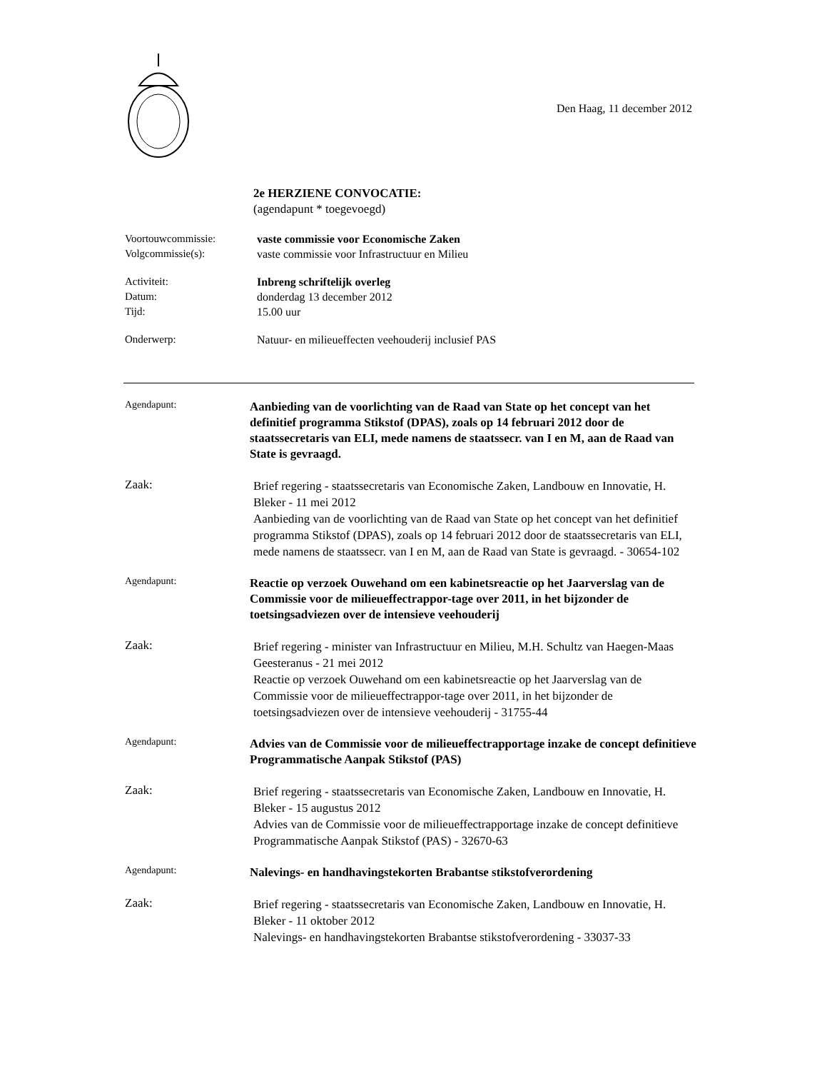Den Haag, 11 december 2012
2e HERZIENE CONVOCATIE:
(agendapunt * toegevoegd)
Voortouwcommissie:
Volgcommissie(s):
vaste commissie voor Economische Zaken
vaste commissie voor Infrastructuur en Milieu
Activiteit:
Datum:
Tijd:
Inbreng schriftelijk overleg
donderdag 13 december 2012
15.00 uur
Onderwerp: Natuur- en milieueffecten veehouderij inclusief PAS
Agendapunt:
Aanbieding van de voorlichting van de Raad van State op het concept van het definitief programma Stikstof (DPAS), zoals op 14 februari 2012 door de staatssecretaris van ELI, mede namens de staatssecr. van I en M, aan de Raad van State is gevraagd.
Zaak:
Brief regering - staatssecretaris van Economische Zaken, Landbouw en Innovatie, H. Bleker - 11 mei 2012
Aanbieding van de voorlichting van de Raad van State op het concept van het definitief programma Stikstof (DPAS), zoals op 14 februari 2012 door de staatssecretaris van ELI, mede namens de staatssecr. van I en M, aan de Raad van State is gevraagd. - 30654-102
Agendapunt:
Reactie op verzoek Ouwehand om een kabinetsreactie op het Jaarverslag van de Commissie voor de milieueffectrappor-tage over 2011, in het bijzonder de toetsingsadviezen over de intensieve veehouderij
Zaak:
Brief regering - minister van Infrastructuur en Milieu, M.H. Schultz van Haegen-Maas Geesteranus - 21 mei 2012
Reactie op verzoek Ouwehand om een kabinetsreactie op het Jaarverslag van de Commissie voor de milieueffectrappor-tage over 2011, in het bijzonder de toetsingsadviezen over de intensieve veehouderij - 31755-44
Agendapunt:
Advies van de Commissie voor de milieueffectrapportage inzake de concept definitieve Programmatische Aanpak Stikstof (PAS)
Zaak:
Brief regering - staatssecretaris van Economische Zaken, Landbouw en Innovatie, H. Bleker - 15 augustus 2012
Advies van de Commissie voor de milieueffectrapportage inzake de concept definitieve Programmatische Aanpak Stikstof (PAS) - 32670-63
Agendapunt:
Nalevings- en handhavingstekorten Brabantse stikstofverordening
Zaak:
Brief regering - staatssecretaris van Economische Zaken, Landbouw en Innovatie, H. Bleker - 11 oktober 2012
Nalevings- en handhavingstekorten Brabantse stikstofverordening - 33037-33